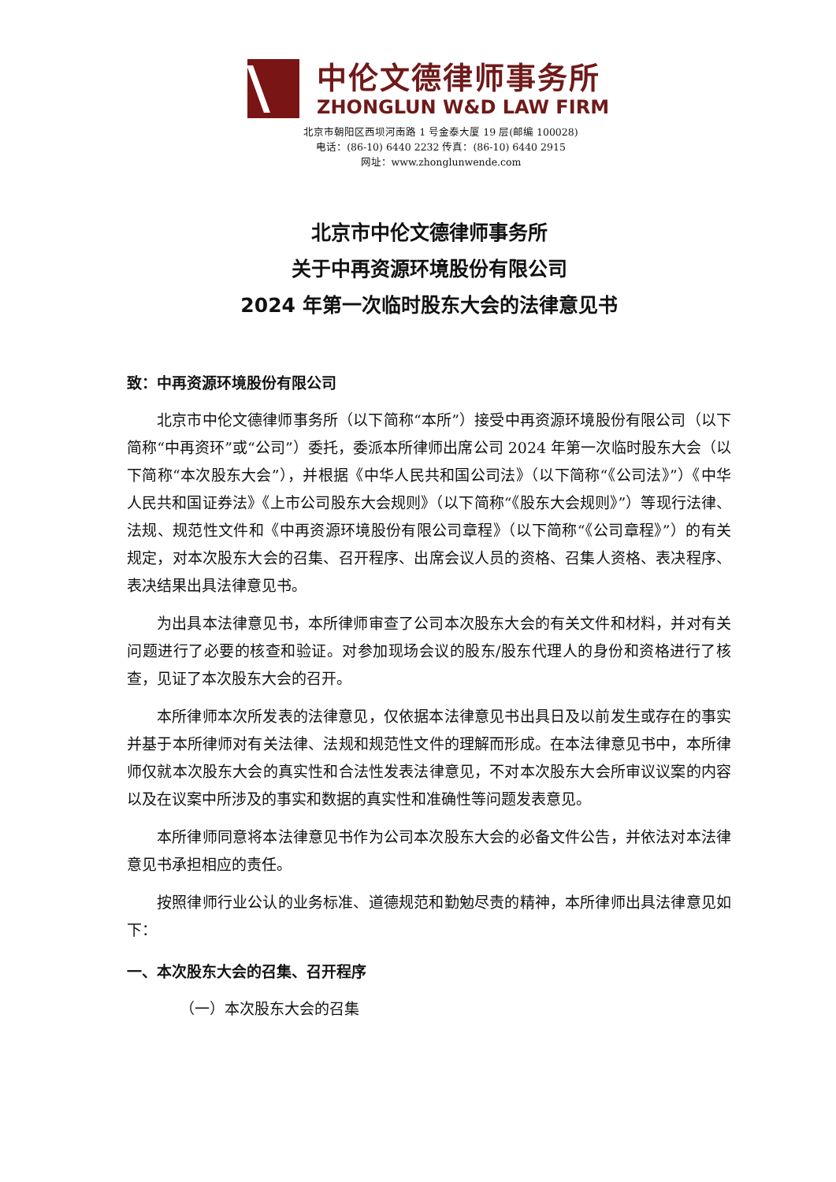中伦文德律师事务所
ZHONGLUN W&D LAW FIRM
北京市朝阳区西坝河南路 1 号金泰大厦 19 层(邮编 100028)
电话：(86-10) 6440 2232 传真：(86-10) 6440 2915
网址：www.zhonglunwende.com
北京市中伦文德律师事务所
关于中再资源环境股份有限公司
2024 年第一次临时股东大会的法律意见书
致：中再资源环境股份有限公司
北京市中伦文德律师事务所（以下简称“本所”）接受中再资源环境股份有限公司（以下简称“中再资环”或“公司”）委托，委派本所律师出席公司 2024 年第一次临时股东大会（以下简称“本次股东大会”），并根据《中华人民共和国公司法》（以下简称“《公司法》”）《中华人民共和国证券法》《上市公司股东大会规则》（以下简称“《股东大会规则》”）等现行法律、法规、规范性文件和《中再资源环境股份有限公司章程》（以下简称“《公司章程》”）的有关规定，对本次股东大会的召集、召开程序、出席会议人员的资格、召集人资格、表决程序、表决结果出具法律意见书。
为出具本法律意见书，本所律师审查了公司本次股东大会的有关文件和材料，并对有关问题进行了必要的核查和验证。对参加现场会议的股东/股东代理人的身份和资格进行了核查，见证了本次股东大会的召开。
本所律师本次所发表的法律意见，仅依据本法律意见书出具日及以前发生或存在的事实并基于本所律师对有关法律、法规和规范性文件的理解而形成。在本法律意见书中，本所律师仅就本次股东大会的真实性和合法性发表法律意见，不对本次股东大会所审议议案的内容以及在议案中所涉及的事实和数据的真实性和准确性等问题发表意见。
本所律师同意将本法律意见书作为公司本次股东大会的必备文件公告，并依法对本法律意见书承担相应的责任。
按照律师行业公认的业务标准、道德规范和勤勉尽责的精神，本所律师出具法律意见如下：
一、本次股东大会的召集、召开程序
（一）本次股东大会的召集